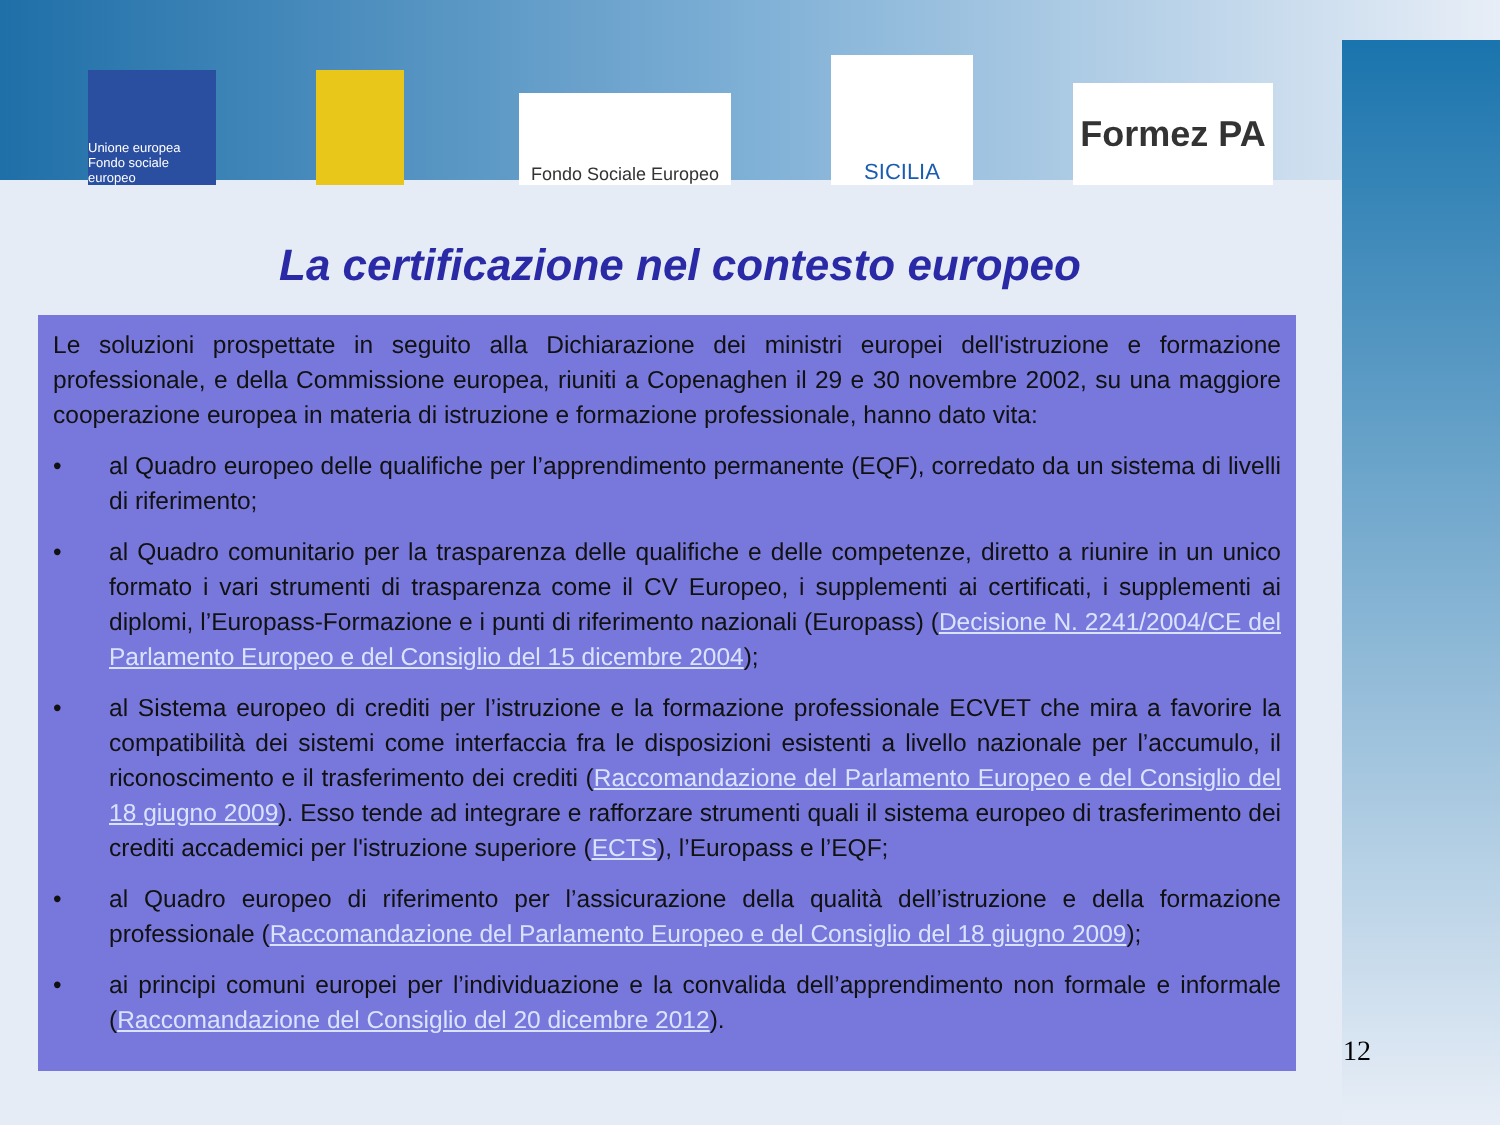Unione europea Fondo sociale europeo
Fondo Sociale Europeo
SICILIA
Formez PA
La certificazione nel contesto europeo
Le soluzioni prospettate in seguito alla Dichiarazione dei ministri europei dell'istruzione e formazione professionale, e della Commissione europea, riuniti a Copenaghen il 29 e 30 novembre 2002, su una maggiore cooperazione europea in materia di istruzione e formazione professionale, hanno dato vita:
• al Quadro europeo delle qualifiche per l’apprendimento permanente (EQF), corredato da un sistema di livelli di riferimento;
• al Quadro comunitario per la trasparenza delle qualifiche e delle competenze, diretto a riunire in un unico formato i vari strumenti di trasparenza come il CV Europeo, i supplementi ai certificati, i supplementi ai diplomi, l’Europass-Formazione e i punti di riferimento nazionali (Europass) (Decisione N. 2241/2004/CE del Parlamento Europeo e del Consiglio del 15 dicembre 2004);
• al Sistema europeo di crediti per l’istruzione e la formazione professionale ECVET che mira a favorire la compatibilità dei sistemi come interfaccia fra le disposizioni esistenti a livello nazionale per l’accumulo, il riconoscimento e il trasferimento dei crediti (Raccomandazione del Parlamento Europeo e del Consiglio del 18 giugno 2009). Esso tende ad integrare e rafforzare strumenti quali il sistema europeo di trasferimento dei crediti accademici per l'istruzione superiore (ECTS), l’Europass e l’EQF;
• al Quadro europeo di riferimento per l’assicurazione della qualità dell’istruzione e della formazione professionale (Raccomandazione del Parlamento Europeo e del Consiglio del 18 giugno 2009);
• ai principi comuni europei per l’individuazione e la convalida dell’apprendimento non formale e informale (Raccomandazione del Consiglio del 20 dicembre 2012).
12